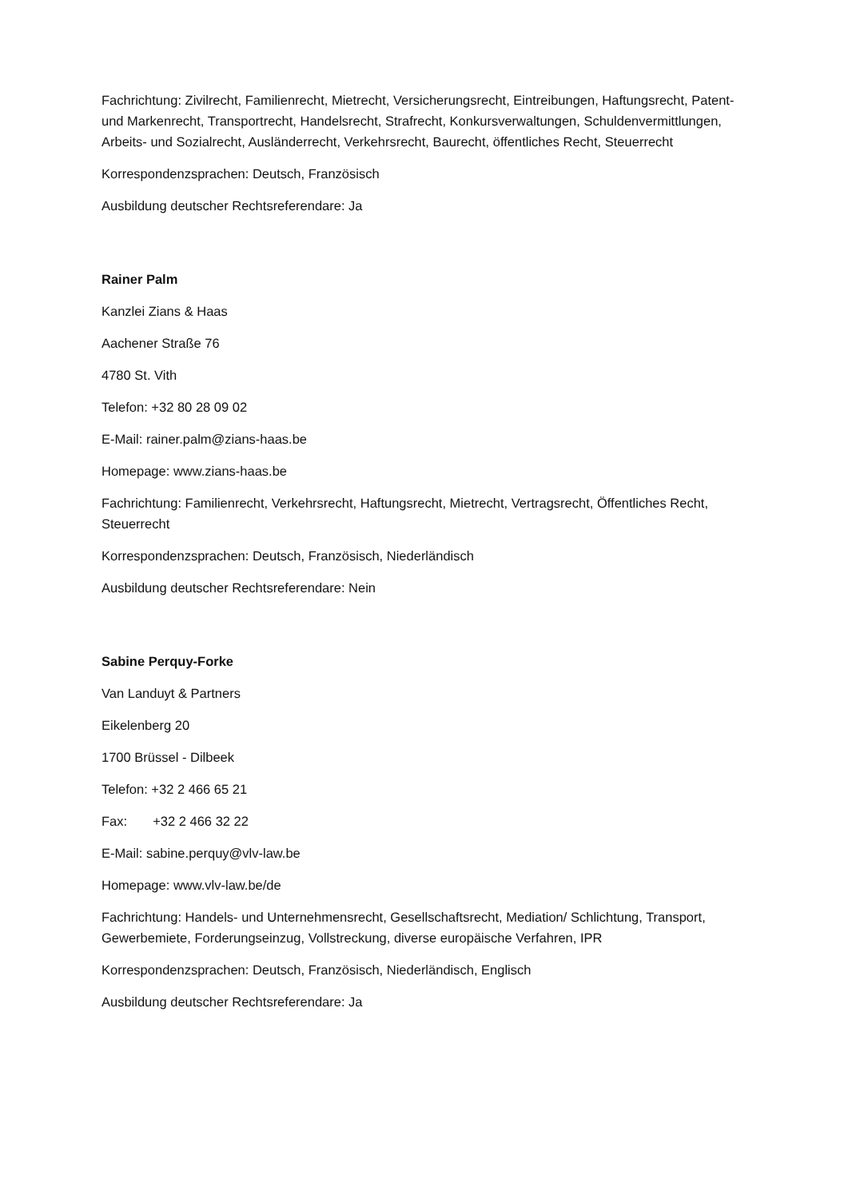Fachrichtung: Zivilrecht, Familienrecht, Mietrecht, Versicherungsrecht, Eintreibungen, Haftungsrecht, Patent- und Markenrecht, Transportrecht, Handelsrecht, Strafrecht, Konkursverwaltungen, Schuldenvermittlungen, Arbeits- und Sozialrecht, Ausländerrecht, Verkehrsrecht, Baurecht, öffentliches Recht, Steuerrecht
Korrespondenzsprachen: Deutsch, Französisch
Ausbildung deutscher Rechtsreferendare: Ja
Rainer Palm
Kanzlei Zians & Haas
Aachener Straße 76
4780 St. Vith
Telefon: +32 80 28 09 02
E-Mail: rainer.palm@zians-haas.be
Homepage: www.zians-haas.be
Fachrichtung: Familienrecht, Verkehrsrecht, Haftungsrecht, Mietrecht, Vertragsrecht, Öffentliches Recht, Steuerrecht
Korrespondenzsprachen: Deutsch, Französisch, Niederländisch
Ausbildung deutscher Rechtsreferendare: Nein
Sabine Perquy-Forke
Van Landuyt & Partners
Eikelenberg 20
1700 Brüssel - Dilbeek
Telefon: +32 2 466 65 21
Fax: +32 2 466 32 22
E-Mail: sabine.perquy@vlv-law.be
Homepage: www.vlv-law.be/de
Fachrichtung: Handels- und Unternehmensrecht, Gesellschaftsrecht, Mediation/ Schlichtung, Transport, Gewerbemiete, Forderungseinzug, Vollstreckung, diverse europäische Verfahren, IPR
Korrespondenzsprachen: Deutsch, Französisch, Niederländisch, Englisch
Ausbildung deutscher Rechtsreferendare: Ja